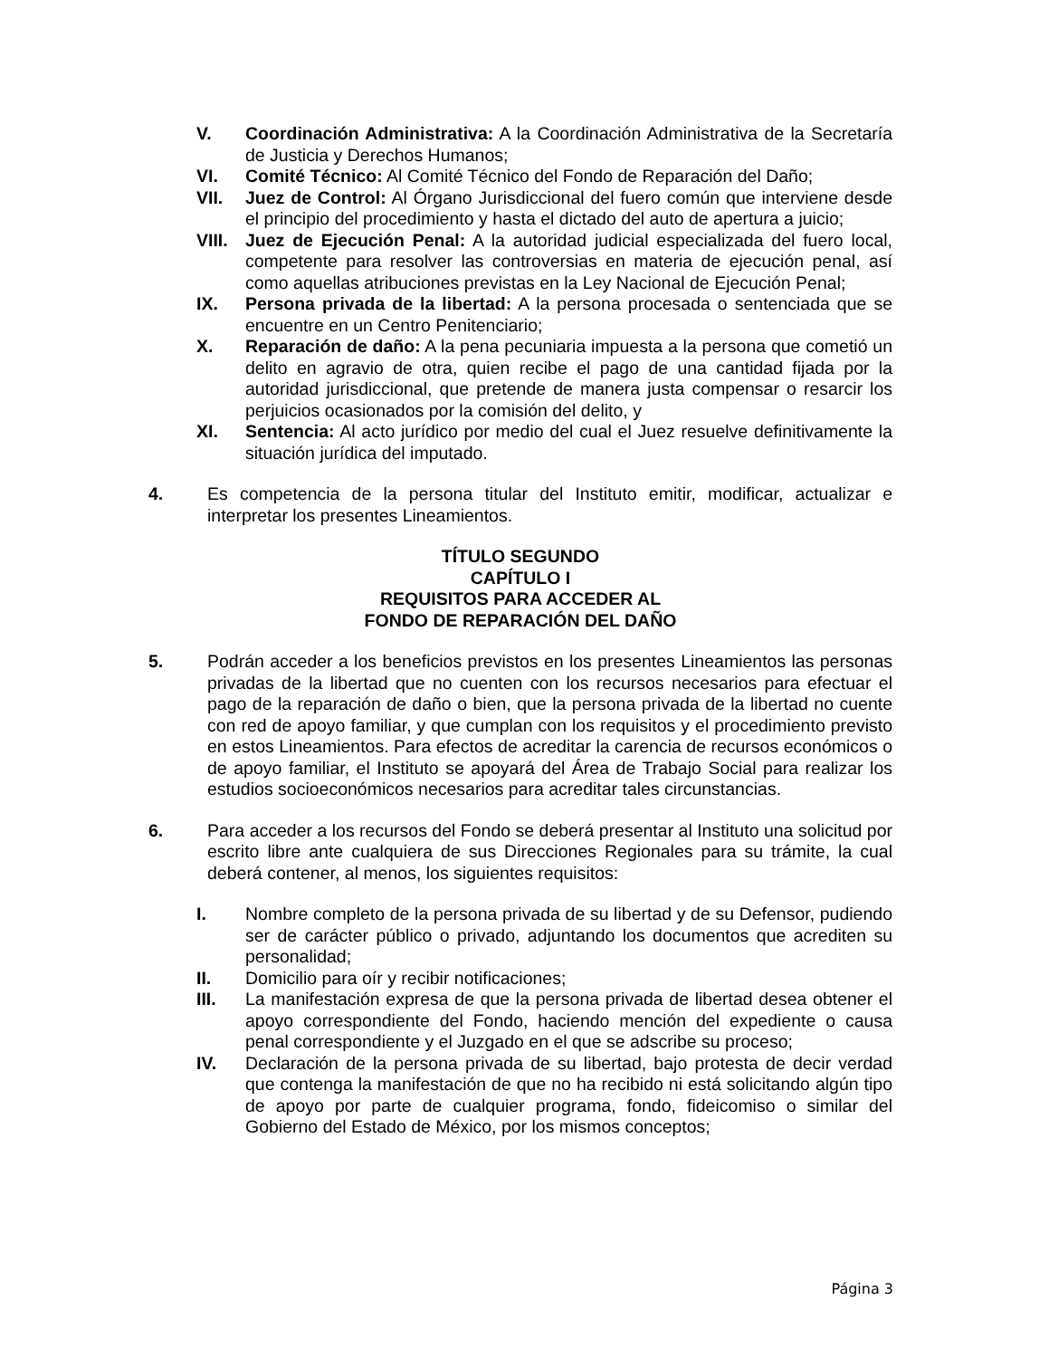V. Coordinación Administrativa: A la Coordinación Administrativa de la Secretaría de Justicia y Derechos Humanos;
VI. Comité Técnico: Al Comité Técnico del Fondo de Reparación del Daño;
VII. Juez de Control: Al Órgano Jurisdiccional del fuero común que interviene desde el principio del procedimiento y hasta el dictado del auto de apertura a juicio;
VIII. Juez de Ejecución Penal: A la autoridad judicial especializada del fuero local, competente para resolver las controversias en materia de ejecución penal, así como aquellas atribuciones previstas en la Ley Nacional de Ejecución Penal;
IX. Persona privada de la libertad: A la persona procesada o sentenciada que se encuentre en un Centro Penitenciario;
X. Reparación de daño: A la pena pecuniaria impuesta a la persona que cometió un delito en agravio de otra, quien recibe el pago de una cantidad fijada por la autoridad jurisdiccional, que pretende de manera justa compensar o resarcir los perjuicios ocasionados por la comisión del delito, y
XI. Sentencia: Al acto jurídico por medio del cual el Juez resuelve definitivamente la situación jurídica del imputado.
4. Es competencia de la persona titular del Instituto emitir, modificar, actualizar e interpretar los presentes Lineamientos.
TÍTULO SEGUNDO
CAPÍTULO I
REQUISITOS PARA ACCEDER AL
FONDO DE REPARACIÓN DEL DAÑO
5. Podrán acceder a los beneficios previstos en los presentes Lineamientos las personas privadas de la libertad que no cuenten con los recursos necesarios para efectuar el pago de la reparación de daño o bien, que la persona privada de la libertad no cuente con red de apoyo familiar, y que cumplan con los requisitos y el procedimiento previsto en estos Lineamientos. Para efectos de acreditar la carencia de recursos económicos o de apoyo familiar, el Instituto se apoyará del Área de Trabajo Social para realizar los estudios socioeconómicos necesarios para acreditar tales circunstancias.
6. Para acceder a los recursos del Fondo se deberá presentar al Instituto una solicitud por escrito libre ante cualquiera de sus Direcciones Regionales para su trámite, la cual deberá contener, al menos, los siguientes requisitos:
I. Nombre completo de la persona privada de su libertad y de su Defensor, pudiendo ser de carácter público o privado, adjuntando los documentos que acrediten su personalidad;
II. Domicilio para oír y recibir notificaciones;
III. La manifestación expresa de que la persona privada de libertad desea obtener el apoyo correspondiente del Fondo, haciendo mención del expediente o causa penal correspondiente y el Juzgado en el que se adscribe su proceso;
IV. Declaración de la persona privada de su libertad, bajo protesta de decir verdad que contenga la manifestación de que no ha recibido ni está solicitando algún tipo de apoyo por parte de cualquier programa, fondo, fideicomiso o similar del Gobierno del Estado de México, por los mismos conceptos;
Página 3